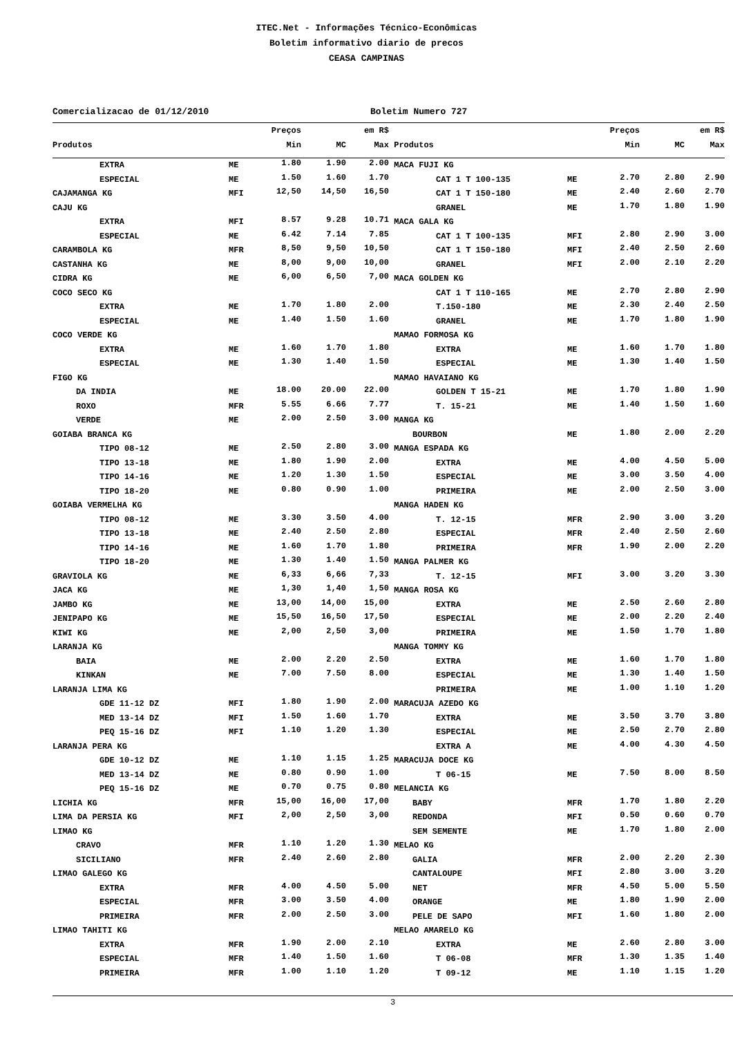ITEC.Net - Informações Técnico-Econômicas
Boletim informativo diario de precos
CEASA CAMPINAS
Comercializacao de 01/12/2010 Boletim Numero 727
| | | Preços | em R$ | | | | Preços | em R$ | |
| --- | --- | --- | --- | --- | --- | --- | --- | --- | --- |
| Produtos | | Min | MC | Max | Produtos | | Min | MC | Max |
| EXTRA | ME | 1.80 | 1.90 | 2.00 | MACA FUJI KG | | | | |
| ESPECIAL | ME | 1.50 | 1.60 | 1.70 | CAT 1 T 100-135 | ME | 2.70 | 2.80 | 2.90 |
| CAJAMANGA KG | MFI | 12,50 | 14,50 | 16,50 | CAT 1 T 150-180 | ME | 2.40 | 2.60 | 2.70 |
| CAJU KG | | | | | GRANEL | ME | 1.70 | 1.80 | 1.90 |
| EXTRA | MFI | 8.57 | 9.28 | 10.71 | MACA GALA KG | | | | |
| ESPECIAL | ME | 6.42 | 7.14 | 7.85 | CAT 1 T 100-135 | MFI | 2.80 | 2.90 | 3.00 |
| CARAMBOLA KG | MFR | 8,50 | 9,50 | 10,50 | CAT 1 T 150-180 | MFI | 2.40 | 2.50 | 2.60 |
| CASTANHA KG | ME | 8,00 | 9,00 | 10,00 | GRANEL | MFI | 2.00 | 2.10 | 2.20 |
| CIDRA KG | ME | 6,00 | 6,50 | 7,00 | MACA GOLDEN KG | | | | |
| COCO SECO KG | | | | | CAT 1 T 110-165 | ME | 2.70 | 2.80 | 2.90 |
| EXTRA | ME | 1.70 | 1.80 | 2.00 | T.150-180 | ME | 2.30 | 2.40 | 2.50 |
| ESPECIAL | ME | 1.40 | 1.50 | 1.60 | GRANEL | ME | 1.70 | 1.80 | 1.90 |
| COCO VERDE KG | | | | | MAMAO FORMOSA KG | | | | |
| EXTRA | ME | 1.60 | 1.70 | 1.80 | EXTRA | ME | 1.60 | 1.70 | 1.80 |
| ESPECIAL | ME | 1.30 | 1.40 | 1.50 | ESPECIAL | ME | 1.30 | 1.40 | 1.50 |
| FIGO KG | | | | | MAMAO HAVAIANO KG | | | | |
| DA INDIA | ME | 18.00 | 20.00 | 22.00 | GOLDEN T 15-21 | ME | 1.70 | 1.80 | 1.90 |
| ROXO | MFR | 5.55 | 6.66 | 7.77 | T. 15-21 | ME | 1.40 | 1.50 | 1.60 |
| VERDE | ME | 2.00 | 2.50 | 3.00 | MANGA KG | | | | |
| GOIABA BRANCA KG | | | | | BOURBON | ME | 1.80 | 2.00 | 2.20 |
| TIPO 08-12 | ME | 2.50 | 2.80 | 3.00 | MANGA ESPADA KG | | | | |
| TIPO 13-18 | ME | 1.80 | 1.90 | 2.00 | EXTRA | ME | 4.00 | 4.50 | 5.00 |
| TIPO 14-16 | ME | 1.20 | 1.30 | 1.50 | ESPECIAL | ME | 3.00 | 3.50 | 4.00 |
| TIPO 18-20 | ME | 0.80 | 0.90 | 1.00 | PRIMEIRA | ME | 2.00 | 2.50 | 3.00 |
| GOIABA VERMELHA KG | | | | | MANGA HADEN KG | | | | |
| TIPO 08-12 | ME | 3.30 | 3.50 | 4.00 | T. 12-15 | MFR | 2.90 | 3.00 | 3.20 |
| TIPO 13-18 | ME | 2.40 | 2.50 | 2.80 | ESPECIAL | MFR | 2.40 | 2.50 | 2.60 |
| TIPO 14-16 | ME | 1.60 | 1.70 | 1.80 | PRIMEIRA | MFR | 1.90 | 2.00 | 2.20 |
| TIPO 18-20 | ME | 1.30 | 1.40 | 1.50 | MANGA PALMER KG | | | | |
| GRAVIOLA KG | ME | 6,33 | 6,66 | 7,33 | T. 12-15 | MFI | 3.00 | 3.20 | 3.30 |
| JACA KG | ME | 1,30 | 1,40 | 1,50 | MANGA ROSA KG | | | | |
| JAMBO KG | ME | 13,00 | 14,00 | 15,00 | EXTRA | ME | 2.50 | 2.60 | 2.80 |
| JENIPAPO KG | ME | 15,50 | 16,50 | 17,50 | ESPECIAL | ME | 2.00 | 2.20 | 2.40 |
| KIWI KG | ME | 2,00 | 2,50 | 3,00 | PRIMEIRA | ME | 1.50 | 1.70 | 1.80 |
| LARANJA KG | | | | | MANGA TOMMY KG | | | | |
| BAIA | ME | 2.00 | 2.20 | 2.50 | EXTRA | ME | 1.60 | 1.70 | 1.80 |
| KINKAN | ME | 7.00 | 7.50 | 8.00 | ESPECIAL | ME | 1.30 | 1.40 | 1.50 |
| LARANJA LIMA KG | | | | | PRIMEIRA | ME | 1.00 | 1.10 | 1.20 |
| GDE 11-12 DZ | MFI | 1.80 | 1.90 | 2.00 | MARACUJA AZEDO KG | | | | |
| MED 13-14 DZ | MFI | 1.50 | 1.60 | 1.70 | EXTRA | ME | 3.50 | 3.70 | 3.80 |
| PEQ 15-16 DZ | MFI | 1.10 | 1.20 | 1.30 | ESPECIAL | ME | 2.50 | 2.70 | 2.80 |
| LARANJA PERA KG | | | | | EXTRA A | ME | 4.00 | 4.30 | 4.50 |
| GDE 10-12 DZ | ME | 1.10 | 1.15 | 1.25 | MARACUJA DOCE KG | | | | |
| MED 13-14 DZ | ME | 0.80 | 0.90 | 1.00 | T 06-15 | ME | 7.50 | 8.00 | 8.50 |
| PEQ 15-16 DZ | ME | 0.70 | 0.75 | 0.80 | MELANCIA KG | | | | |
| LICHIA KG | MFR | 15,00 | 16,00 | 17,00 | BABY | MFR | 1.70 | 1.80 | 2.20 |
| LIMA DA PERSIA KG | MFI | 2,00 | 2,50 | 3,00 | REDONDA | MFI | 0.50 | 0.60 | 0.70 |
| LIMAO KG | | | | | SEM SEMENTE | ME | 1.70 | 1.80 | 2.00 |
| CRAVO | MFR | 1.10 | 1.20 | 1.30 | MELAO KG | | | | |
| SICILIANO | MFR | 2.40 | 2.60 | 2.80 | GALIA | MFR | 2.00 | 2.20 | 2.30 |
| LIMAO GALEGO KG | | | | | CANTALOUPE | MFI | 2.80 | 3.00 | 3.20 |
| EXTRA | MFR | 4.00 | 4.50 | 5.00 | NET | MFR | 4.50 | 5.00 | 5.50 |
| ESPECIAL | MFR | 3.00 | 3.50 | 4.00 | ORANGE | ME | 1.80 | 1.90 | 2.00 |
| PRIMEIRA | MFR | 2.00 | 2.50 | 3.00 | PELE DE SAPO | MFI | 1.60 | 1.80 | 2.00 |
| LIMAO TAHITI KG | | | | | MELAO AMARELO KG | | | | |
| EXTRA | MFR | 1.90 | 2.00 | 2.10 | EXTRA | ME | 2.60 | 2.80 | 3.00 |
| ESPECIAL | MFR | 1.40 | 1.50 | 1.60 | T 06-08 | MFR | 1.30 | 1.35 | 1.40 |
| PRIMEIRA | MFR | 1.00 | 1.10 | 1.20 | T 09-12 | ME | 1.10 | 1.15 | 1.20 |
3